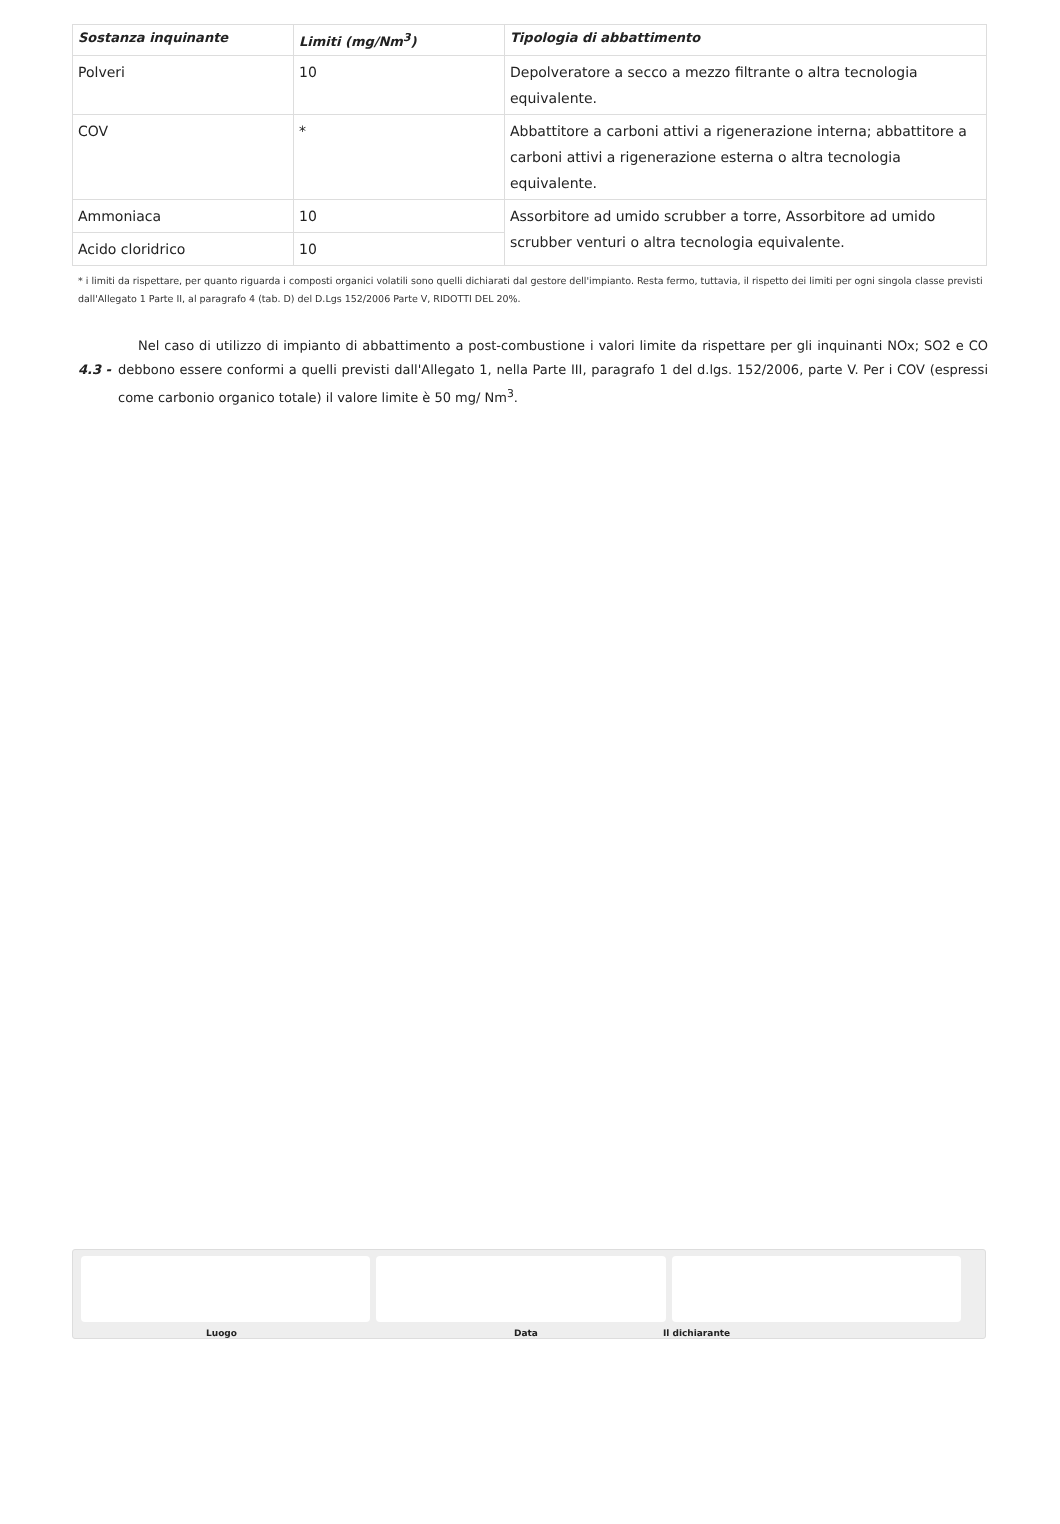| Sostanza inquinante | Limiti (mg/Nm<sup>3</sup>) | Tipologia di abbattimento |
| --- | --- | --- |
| Polveri | 10 | Depolveratore a secco a mezzo filtrante o altra tecnologia equivalente. |
| COV | * | Abbattitore a carboni attivi a rigenerazione interna; abbattitore a carboni attivi a rigenerazione esterna o altra tecnologia equivalente. |
| Ammoniaca | 10 | Assorbitore ad umido scrubber a torre, Assorbitore ad umido scrubber venturi o altra tecnologia equivalente. |
| Acido cloridrico | 10 | |
* i limiti da rispettare, per quanto riguarda i composti organici volatili sono quelli dichiarati dal gestore dell'impianto. Resta fermo, tuttavia, il rispetto dei limiti per ogni singola classe previsti dall'Allegato 1 Parte II, al paragrafo 4 (tab. D) del D.Lgs 152/2006 Parte V, RIDOTTI DEL 20%.
4.3 -
Nel caso di utilizzo di impianto di abbattimento a post-combustione i valori limite da rispettare per gli inquinanti NOx; SO2 e CO debbono essere conformi a quelli previsti dall'Allegato 1, nella Parte III, paragrafo 1 del d.lgs. 152/2006, parte V. Per i COV (espressi come carbonio organico totale) il valore limite è 50 mg/ Nm<sup>3</sup>.
Luogo Data Il dichiarante